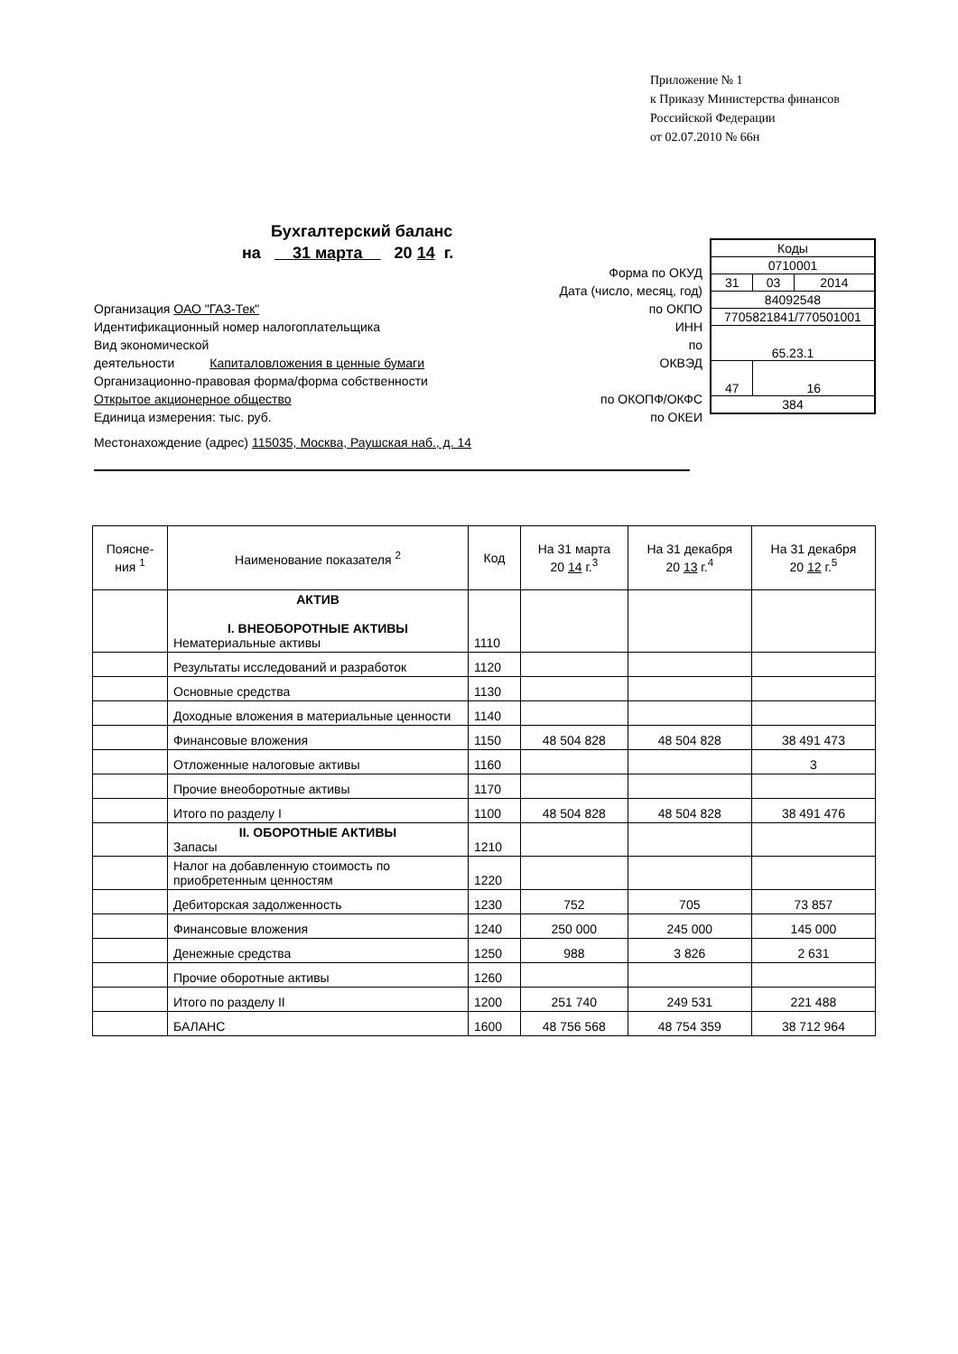Приложение № 1
к Приказу Министерства финансов
Российской Федерации
от 02.07.2010 № 66н
Бухгалтерский баланс
на 31 марта 20 14 г.
Форма по ОКУД
Дата (число, месяц, год)
Организация ОАО "ГАЗ-Тек" по ОКПО
Идентификационный номер налогоплательщика ИНН
Вид экономической по
деятельности Капиталовложения в ценные бумаги ОКВЭД
Организационно-правовая форма/форма собственности
Открытое акционерное общество по ОКОПФ/ОКФС
Единица измерения: тыс. руб. по ОКЕИ
Местонахождение (адрес) 115035, Москва, Раушская наб., д. 14
| Коды | | |
| 0710001 | | |
| 31 | 03 | 2014 |
| 84092548 | | |
| 7705821841/770501001 | | |
| 65.23.1 | | |
| 47 | 16 | |
| 384 | | |
| Поясне- ния <sup>1</sup> | Наименование показателя <sup>2</sup> | Код | На 31 марта 20 14 г.<sup>3</sup> | На 31 декабря 20 13 г.<sup>4</sup> | На 31 декабря 20 12 г.<sup>5</sup> |
| --- | --- | --- | --- | --- | --- |
| | АКТИВ I. ВНЕОБОРОТНЫЕ АКТИВЫ Нематериальные активы | 1110 | | | |
| | Результаты исследований и разработок | 1120 | | | |
| | Основные средства | 1130 | | | |
| | Доходные вложения в материальные ценности | 1140 | | | |
| | Финансовые вложения | 1150 | 48 504 828 | 48 504 828 | 38 491 473 |
| | Отложенные налоговые активы | 1160 | | | 3 |
| | Прочие внеоборотные активы | 1170 | | | |
| | Итого по разделу I | 1100 | 48 504 828 | 48 504 828 | 38 491 476 |
| | II. ОБОРОТНЫЕ АКТИВЫ Запасы | 1210 | | | |
| | Налог на добавленную стоимость по приобретенным ценностям | 1220 | | | |
| | Дебиторская задолженность | 1230 | 752 | 705 | 73 857 |
| | Финансовые вложения | 1240 | 250 000 | 245 000 | 145 000 |
| | Денежные средства | 1250 | 988 | 3 826 | 2 631 |
| | Прочие оборотные активы | 1260 | | | |
| | Итого по разделу II | 1200 | 251 740 | 249 531 | 221 488 |
| | БАЛАНС | 1600 | 48 756 568 | 48 754 359 | 38 712 964 |